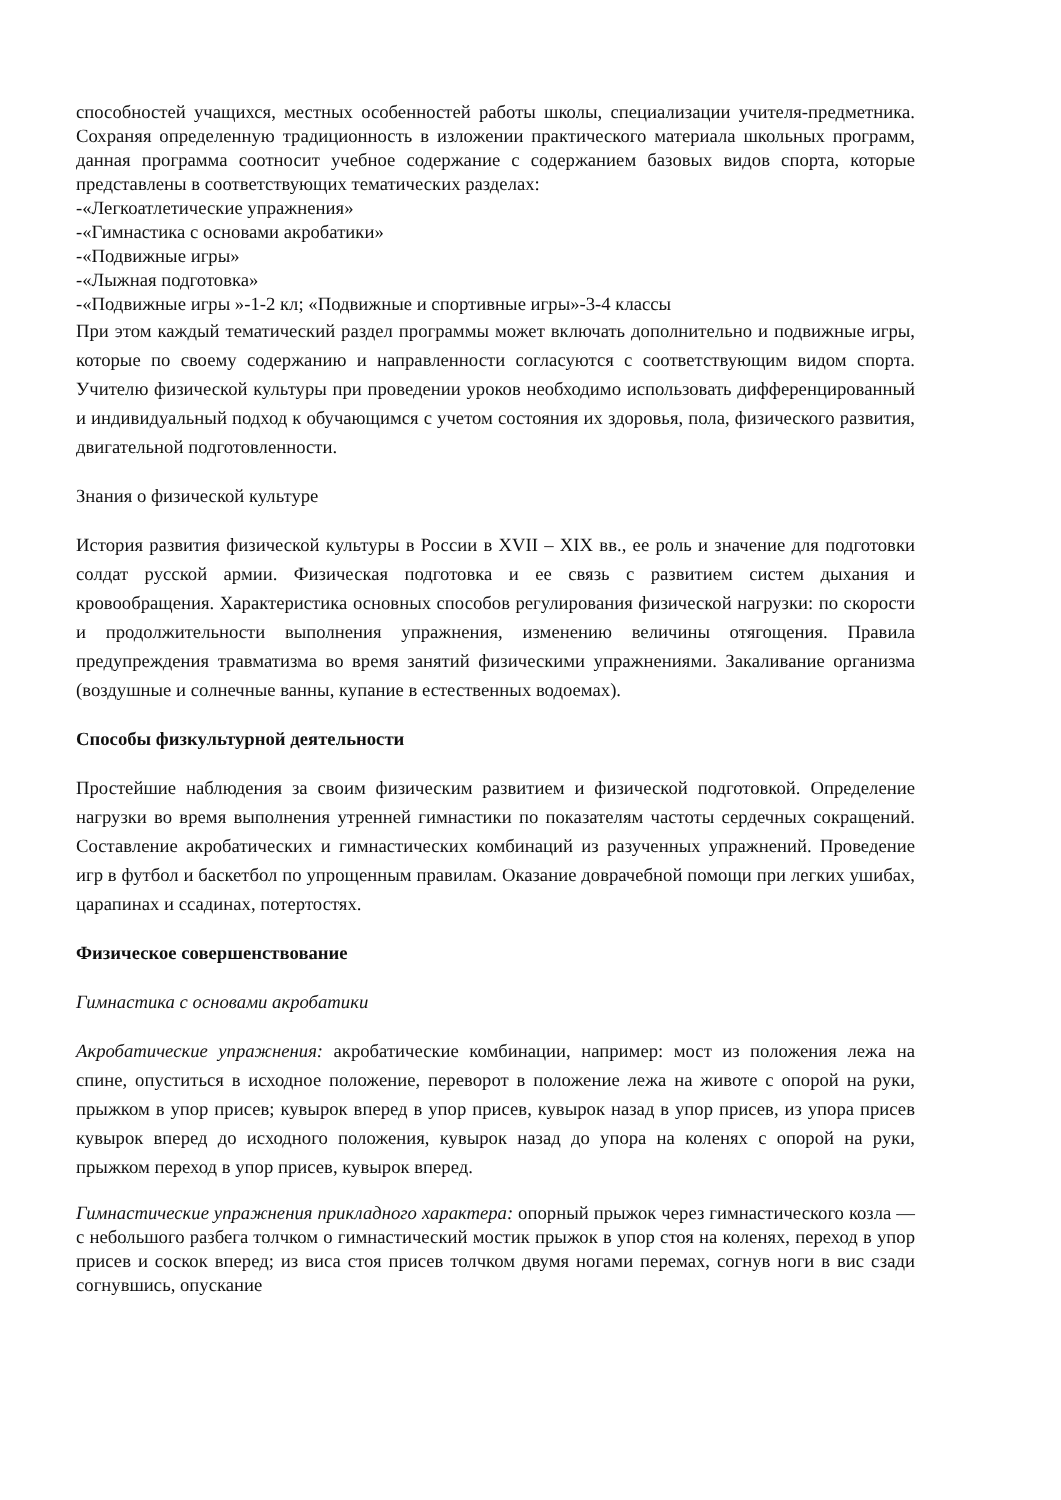способностей учащихся, местных особенностей работы школы, специализации учителя-предметника. Сохраняя определенную традиционность в изложении практического материала школьных программ, данная программа соотносит учебное содержание с содержанием базовых видов спорта, которые представлены в соответствующих тематических разделах:
-«Легкоатлетические упражнения»
-«Гимнастика с основами акробатики»
-«Подвижные игры»
-«Лыжная подготовка»
-«Подвижные игры »-1-2 кл; «Подвижные и спортивные игры»-3-4 классы
При этом каждый тематический раздел программы может включать дополнительно и подвижные игры, которые по своему содержанию и направленности согласуются с соответствующим видом спорта. Учителю физической культуры при проведении уроков необходимо использовать дифференцированный и индивидуальный подход к обучающимся с учетом состояния их здоровья, пола, физического развития, двигательной подготовленности.
Знания о физической культуре
История развития физической культуры в России в XVII – XIX вв., ее роль и значение для подготовки солдат русской армии. Физическая подготовка и ее связь с развитием систем дыхания и кровообращения. Характеристика основных способов регулирования физической нагрузки: по скорости и продолжительности выполнения упражнения, изменению величины отягощения. Правила предупреждения травматизма во время занятий физическими упражнениями. Закаливание организма (воздушные и солнечные ванны, купание в естественных водоемах).
Способы физкультурной деятельности
Простейшие наблюдения за своим физическим развитием и физической подготовкой. Определение нагрузки во время выполнения утренней гимнастики по показателям частоты сердечных сокращений. Составление акробатических и гимнастических комбинаций из разученных упражнений. Проведение игр в футбол и баскетбол по упрощенным правилам. Оказание доврачебной помощи при легких ушибах, царапинах и ссадинах, потертостях.
Физическое совершенствование
Гимнастика с основами акробатики
Акробатические упражнения: акробатические комбинации, например: мост из положения лежа на спине, опуститься в исходное положение, переворот в положение лежа на животе с опорой на руки, прыжком в упор присев; кувырок вперед в упор присев, кувырок назад в упор присев, из упора присев кувырок вперед до исходного положения, кувырок назад до упора на коленях с опорой на руки, прыжком переход в упор присев, кувырок вперед.
Гимнастические упражнения прикладного характера: опорный прыжок через гимнастического козла — с небольшого разбега толчком о гимнастический мостик прыжок в упор стоя на коленях, переход в упор присев и соскок вперед; из виса стоя присев толчком двумя ногами перемах, согнув ноги в вис сзади согнувшись, опускание